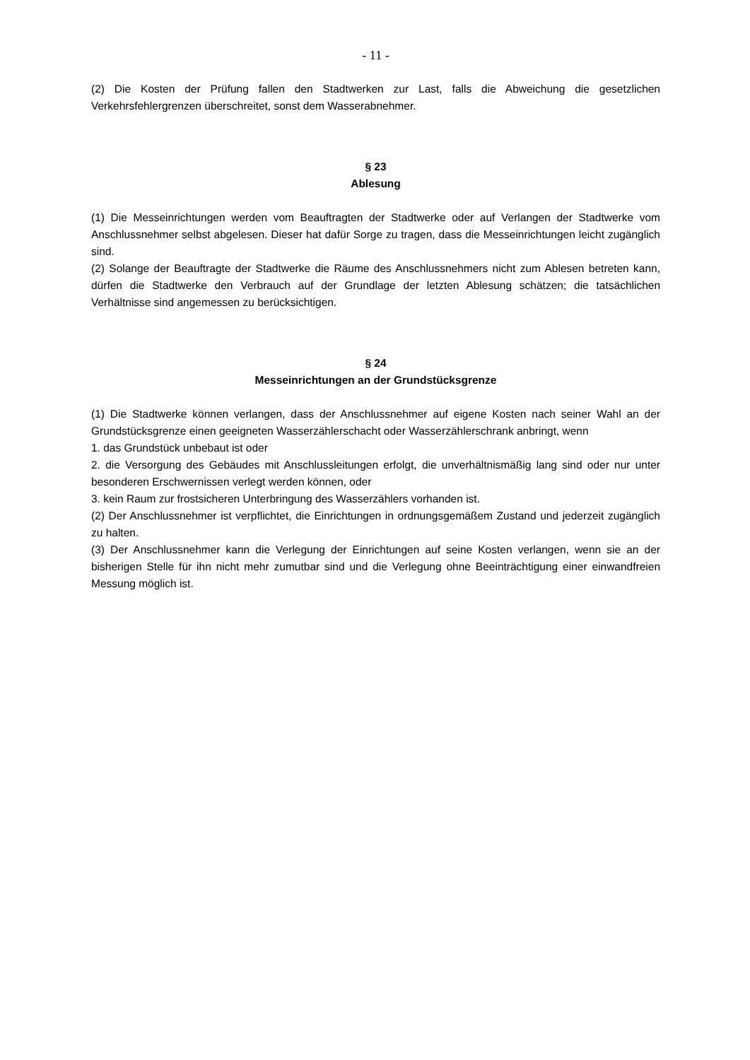- 11 -
(2) Die Kosten der Prüfung fallen den Stadtwerken zur Last, falls die Abweichung die gesetzlichen Verkehrsfehlergrenzen überschreitet, sonst dem Wasserabnehmer.
§ 23
Ablesung
(1) Die Messeinrichtungen werden vom Beauftragten der Stadtwerke oder auf Verlangen der Stadtwerke vom Anschlussnehmer selbst abgelesen. Dieser hat dafür Sorge zu tragen, dass die Messeinrichtungen leicht zugänglich sind.
(2) Solange der Beauftragte der Stadtwerke die Räume des Anschlussnehmers nicht zum Ablesen betreten kann, dürfen die Stadtwerke den Verbrauch auf der Grundlage der letzten Ablesung schätzen; die tatsächlichen Verhältnisse sind angemessen zu berücksichtigen.
§ 24
Messeinrichtungen an der Grundstücksgrenze
(1) Die Stadtwerke können verlangen, dass der Anschlussnehmer auf eigene Kosten nach seiner Wahl an der Grundstücksgrenze einen geeigneten Wasserzählerschacht oder Wasserzählerschrank anbringt, wenn
1. das Grundstück unbebaut ist oder
2. die Versorgung des Gebäudes mit Anschlussleitungen erfolgt, die unverhältnismäßig lang sind oder nur unter besonderen Erschwernissen verlegt werden können, oder
3. kein Raum zur frostsicheren Unterbringung des Wasserzählers vorhanden ist.
(2) Der Anschlussnehmer ist verpflichtet, die Einrichtungen in ordnungsgemäßem Zustand und jederzeit zugänglich zu halten.
(3) Der Anschlussnehmer kann die Verlegung der Einrichtungen auf seine Kosten verlangen, wenn sie an der bisherigen Stelle für ihn nicht mehr zumutbar sind und die Verlegung ohne Beeinträchtigung einer einwandfreien Messung möglich ist.